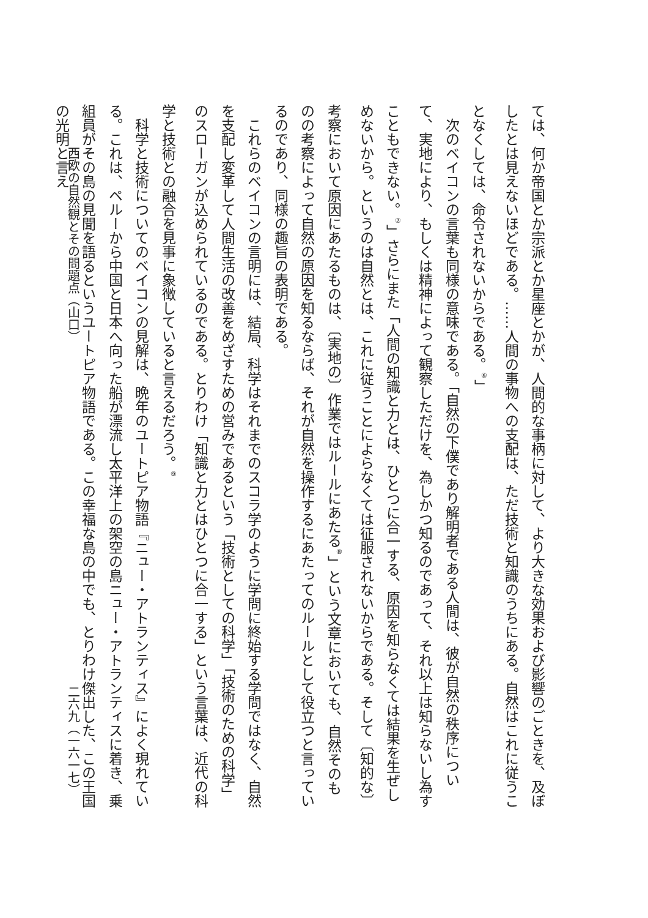ては、何か帝国とか宗派とか星座とかが、人間的な事柄に対して、より大きな効果および影響のごときを、及ぼしたとは見えないほどである。……人間の事物への支配は、ただ技術と知識のうちにある。自然はこれに従うことなくしては、命令されないからである。<sup>⑥</sup>」
　次のベイコンの言葉も同様の意味である。「自然の下僕であり解明者である人間は、彼が自然の秩序について、実地により、もしくは精神によって観察しただけを、為しかつ知るのであって、それ以上は知らないし為すこともできない。<sup>⑦</sup>」さらにまた「人間の知識と力とは、ひとつに合一する、原因を知らなくては結果を生ぜしめないから。というのは自然とは、これに従うことによらなくては征服されないからである。そして〔知的な〕考察において原因にあたるものは、〔実地の〕作業ではルールにあたる<sup>⑧</sup>」という文章においても、自然そのものの考察によって自然の原因を知るならば、それが自然を操作するにあたってのルールとして役立つと言っているのであり、同様の趣旨の表明である。
　これらのベイコンの言明には、結局、科学はそれまでのスコラ学のように学問に終始する学問ではなく、自然を支配し変革して人間生活の改善をめざすための営みであるという「技術としての科学」「技術のための科学」のスローガンが込められているのである。とりわけ「知識と力とはひとつに合一する」という言葉は、近代の科学と技術との融合を見事に象徴していると言えるだろう。<sup>⑨</sup>
　科学と技術についてのベイコンの見解は、晩年のユートピア物語『ニュー・アトランティス』によく現れている。これは、ペルーから中国と日本へ向った船が漂流し太平洋上の架空の島ニュー・アトランティスに着き、乗組員がその島の見聞を語るというユートピア物語である。この幸福な島の中でも、とりわけ傑出した、この王国の光明と言え
西欧の自然観とその問題点（山口） 二六九（一六一七）